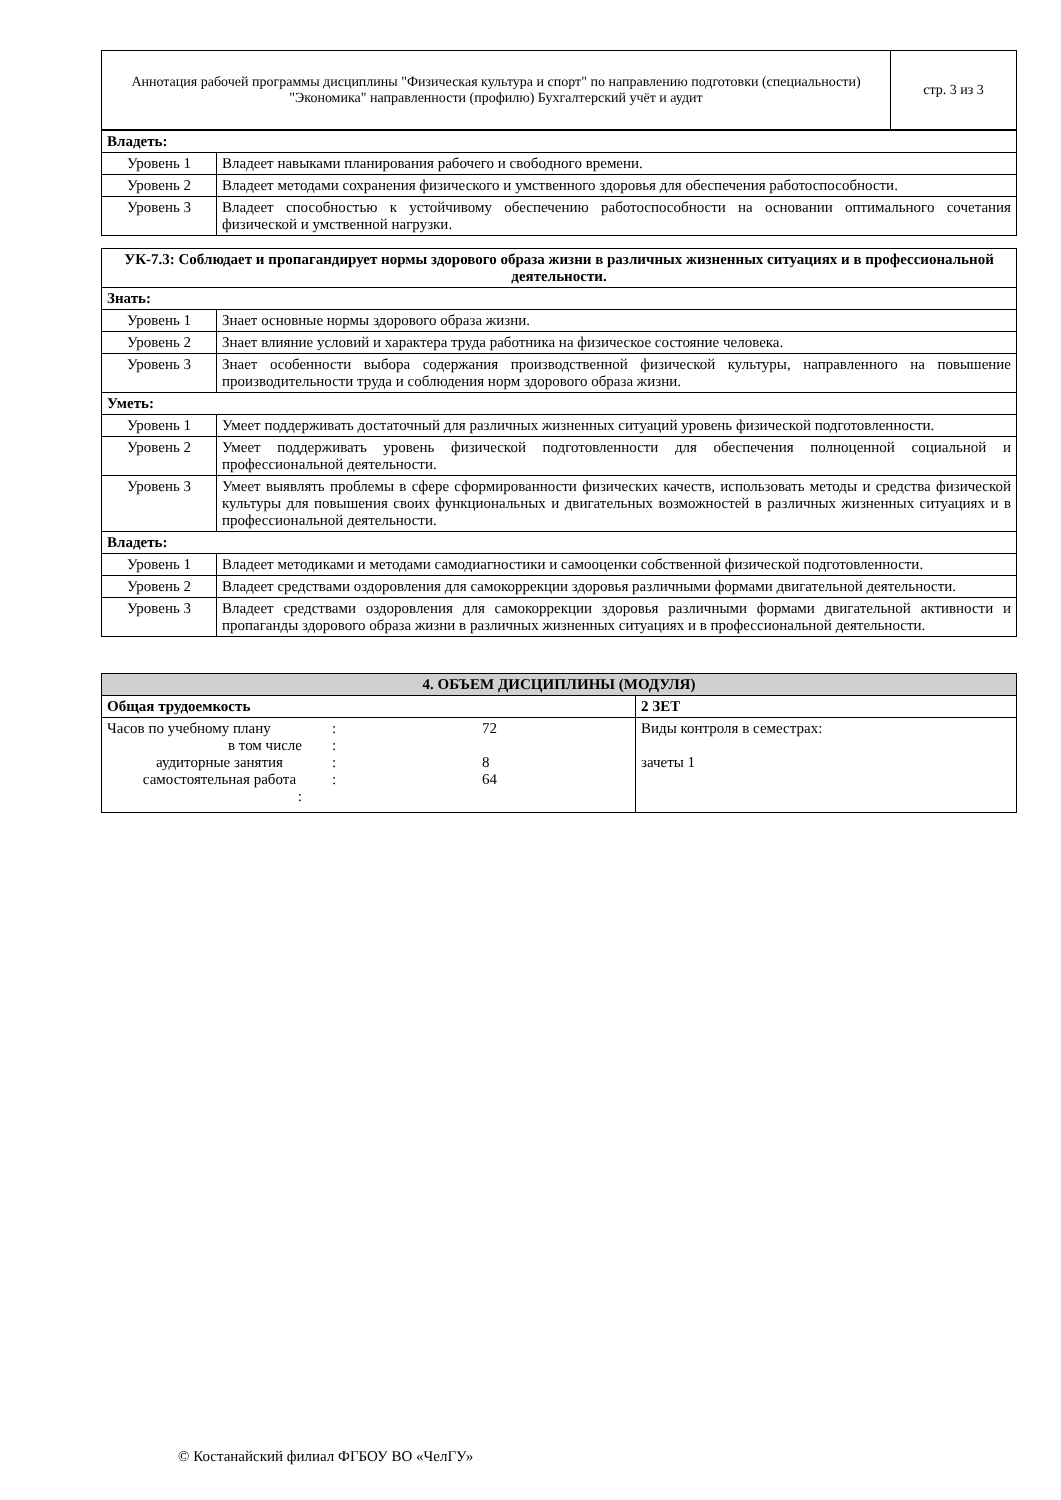| Аннотация рабочей программы дисциплины "Физическая культура и спорт" по направлению подготовки (специальности) "Экономика" направленности (профилю) Бухгалтерский учёт и аудит | стр. 3 из 3 |
| Владеть: | |
| Уровень 1 | Владеет навыками планирования рабочего и свободного времени. |
| Уровень 2 | Владеет методами сохранения физического и умственного здоровья для обеспечения работоспособности. |
| Уровень 3 | Владеет способностью к устойчивому обеспечению работоспособности на основании оптимального сочетания физической и умственной нагрузки. |
| УК-7.3: Соблюдает и пропагандирует нормы здорового образа жизни в различных жизненных ситуациях и в профессиональной деятельности. | |
| Знать: | |
| Уровень 1 | Знает основные нормы здорового образа жизни. |
| Уровень 2 | Знает влияние условий и характера труда работника на физическое состояние человека. |
| Уровень 3 | Знает особенности выбора содержания производственной физической культуры, направленного на повышение производительности труда и соблюдения норм здорового образа жизни. |
| Уметь: | |
| Уровень 1 | Умеет поддерживать достаточный для различных жизненных ситуаций уровень физической подготовленности. |
| Уровень 2 | Умеет поддерживать уровень физической подготовленности для обеспечения полноценной социальной и профессиональной деятельности. |
| Уровень 3 | Умеет выявлять проблемы в сфере сформированности физических качеств, использовать методы и средства физической культуры для повышения своих функциональных и двигательных возможностей в различных жизненных ситуациях и в профессиональной деятельности. |
| Владеть: | |
| Уровень 1 | Владеет методиками и методами самодиагностики и самооценки собственной физической подготовленности. |
| Уровень 2 | Владеет средствами оздоровления для самокоррекции здоровья различными формами двигательной деятельности. |
| Уровень 3 | Владеет средствами оздоровления для самокоррекции здоровья различными формами двигательной активности и пропаганды здорового образа жизни в различных жизненных ситуациях и в профессиональной деятельности. |
| 4. ОБЪЕМ ДИСЦИПЛИНЫ (МОДУЛЯ) | |
| Общая трудоемкость | 2 ЗЕТ |
| / Часов по учебному плану / : / 72 / / в том числе / : / / / аудиторные занятия / : / 8 / / самостоятельная работа / : / 64 / / : / / / | Виды контроля в семестрах: зачеты 1 |
© Костанайский филиал ФГБОУ ВО «ЧелГУ»